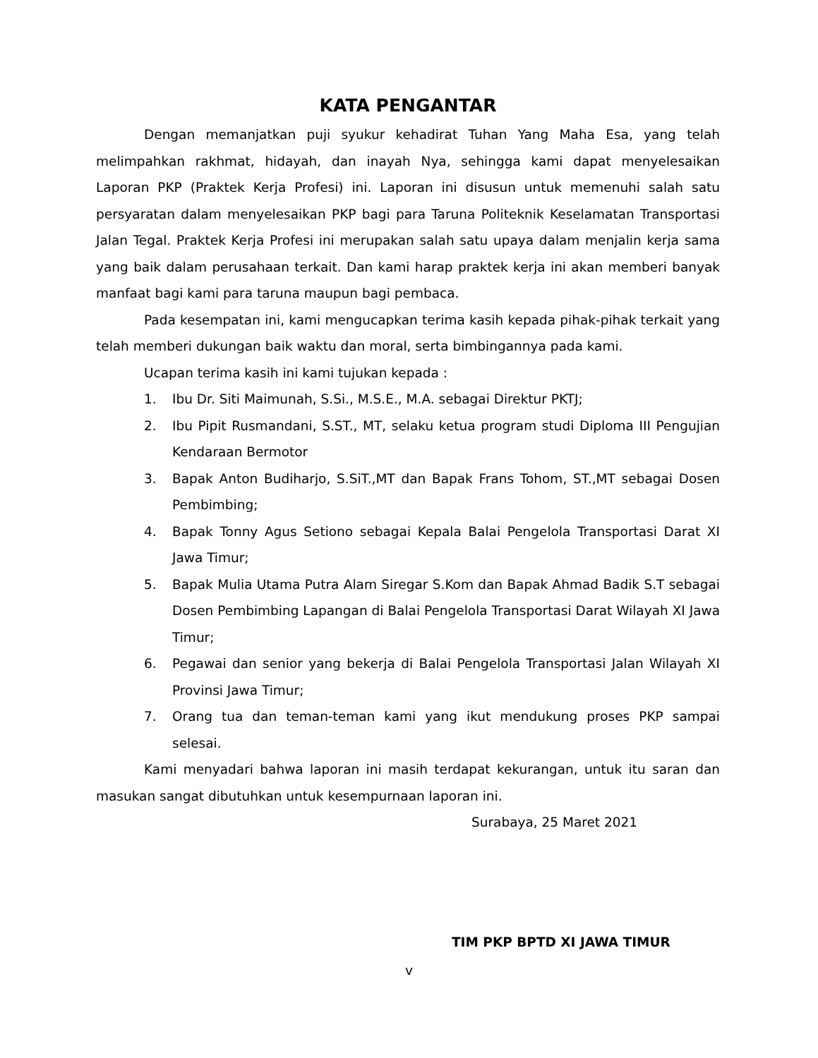KATA PENGANTAR
Dengan memanjatkan puji syukur kehadirat Tuhan Yang Maha Esa, yang telah melimpahkan rakhmat, hidayah, dan inayah Nya, sehingga kami dapat menyelesaikan Laporan PKP (Praktek Kerja Profesi) ini. Laporan ini disusun untuk memenuhi salah satu persyaratan dalam menyelesaikan PKP bagi para Taruna Politeknik Keselamatan Transportasi Jalan Tegal. Praktek Kerja Profesi ini merupakan salah satu upaya dalam menjalin kerja sama yang baik dalam perusahaan terkait. Dan kami harap praktek kerja ini akan memberi banyak manfaat bagi kami para taruna maupun bagi pembaca.
Pada kesempatan ini, kami mengucapkan terima kasih kepada pihak-pihak terkait yang telah memberi dukungan baik waktu dan moral, serta bimbingannya pada kami.
Ucapan terima kasih ini kami tujukan kepada :
1. Ibu Dr. Siti Maimunah, S.Si., M.S.E., M.A. sebagai Direktur PKTJ;
2. Ibu Pipit Rusmandani, S.ST., MT, selaku ketua program studi Diploma III Pengujian Kendaraan Bermotor
3. Bapak Anton Budiharjo, S.SiT.,MT dan Bapak Frans Tohom, ST.,MT sebagai Dosen Pembimbing;
4. Bapak Tonny Agus Setiono sebagai Kepala Balai Pengelola Transportasi Darat XI Jawa Timur;
5. Bapak Mulia Utama Putra Alam Siregar S.Kom dan Bapak Ahmad Badik S.T sebagai Dosen Pembimbing Lapangan di Balai Pengelola Transportasi Darat Wilayah XI Jawa Timur;
6. Pegawai dan senior yang bekerja di Balai Pengelola Transportasi Jalan Wilayah XI Provinsi Jawa Timur;
7. Orang tua dan teman-teman kami yang ikut mendukung proses PKP sampai selesai.
Kami menyadari bahwa laporan ini masih terdapat kekurangan, untuk itu saran dan masukan sangat dibutuhkan untuk kesempurnaan laporan ini.
Surabaya, 25 Maret 2021
TIM PKP BPTD XI JAWA TIMUR
v